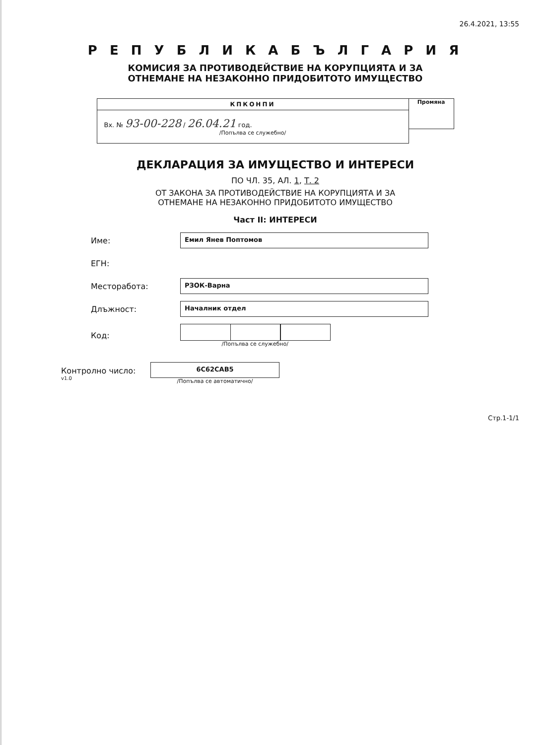26.4.2021, 13:55
Р Е П У Б Л И К А Б Ъ Л Г А Р И Я
КОМИСИЯ ЗА ПРОТИВОДЕЙСТВИЕ НА КОРУПЦИЯТА И ЗА
ОТНЕМАНЕ НА НЕЗАКОННО ПРИДОБИТОТО ИМУЩЕСТВО
КПКОНПИ
Вх. № 93-00-228 / 26.04.21 год.
/Попълва се служебно/
Промяна
ДЕКЛАРАЦИЯ ЗА ИМУЩЕСТВО И ИНТЕРЕСИ
ПО ЧЛ. 35, АЛ. 1, Т. 2
ОТ ЗАКОНА ЗА ПРОТИВОДЕЙСТВИЕ НА КОРУПЦИЯТА И ЗА
ОТНЕМАНЕ НА НЕЗАКОННО ПРИДОБИТОТО ИМУЩЕСТВО
Част II: ИНТЕРЕСИ
Име:
Емил Янев Поптомов
ЕГН:
Месторабота:
РЗОК-Варна
Длъжност:
Началник отдел
Код:
/Попълва се служебно/
Контролно число:
v1.0
6C62CAB5
/Попълва се автоматично/
Стр.1-1/1